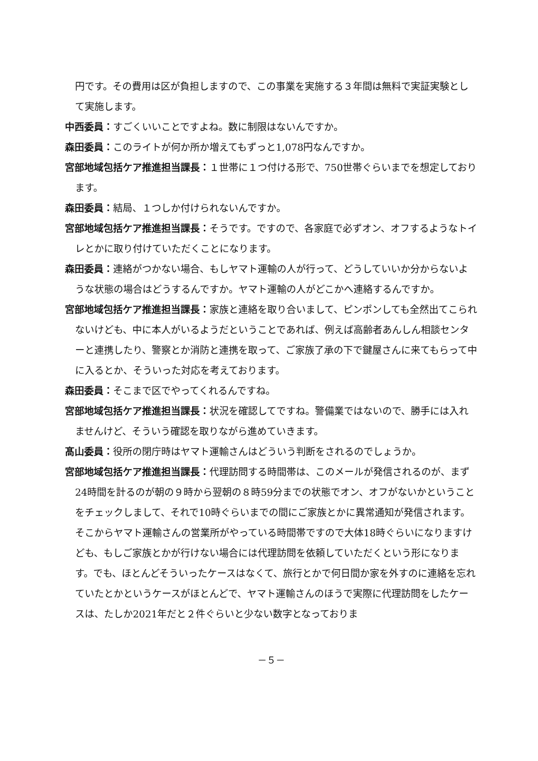円です。その費用は区が負担しますので、この事業を実施する３年間は無料で実証実験として実施します。
中西委員：すごくいいことですよね。数に制限はないんですか。
森田委員：このライトが何か所か増えてもずっと1,078円なんですか。
宮部地域包括ケア推進担当課長：１世帯に１つ付ける形で、750世帯ぐらいまでを想定しております。
森田委員：結局、１つしか付けられないんですか。
宮部地域包括ケア推進担当課長：そうです。ですので、各家庭で必ずオン、オフするようなトイレとかに取り付けていただくことになります。
森田委員：連絡がつかない場合、もしヤマト運輸の人が行って、どうしていいか分からないような状態の場合はどうするんですか。ヤマト運輸の人がどこかへ連絡するんですか。
宮部地域包括ケア推進担当課長：家族と連絡を取り合いまして、ピンポンしても全然出てこられないけども、中に本人がいるようだということであれば、例えば高齢者あんしん相談センターと連携したり、警察とか消防と連携を取って、ご家族了承の下で鍵屋さんに来てもらって中に入るとか、そういった対応を考えております。
森田委員：そこまで区でやってくれるんですね。
宮部地域包括ケア推進担当課長：状況を確認してですね。警備業ではないので、勝手には入れませんけど、そういう確認を取りながら進めていきます。
髙山委員：役所の閉庁時はヤマト運輸さんはどういう判断をされるのでしょうか。
宮部地域包括ケア推進担当課長：代理訪問する時間帯は、このメールが発信されるのが、まず24時間を計るのが朝の９時から翌朝の８時59分までの状態でオン、オフがないかということをチェックしまして、それで10時ぐらいまでの間にご家族とかに異常通知が発信されます。そこからヤマト運輸さんの営業所がやっている時間帯ですので大体18時ぐらいになりますけども、もしご家族とかが行けない場合には代理訪問を依頼していただくという形になります。でも、ほとんどそういったケースはなくて、旅行とかで何日間か家を外すのに連絡を忘れていたとかというケースがほとんどで、ヤマト運輸さんのほうで実際に代理訪問をしたケースは、たしか2021年だと２件ぐらいと少ない数字となっておりま
－５－